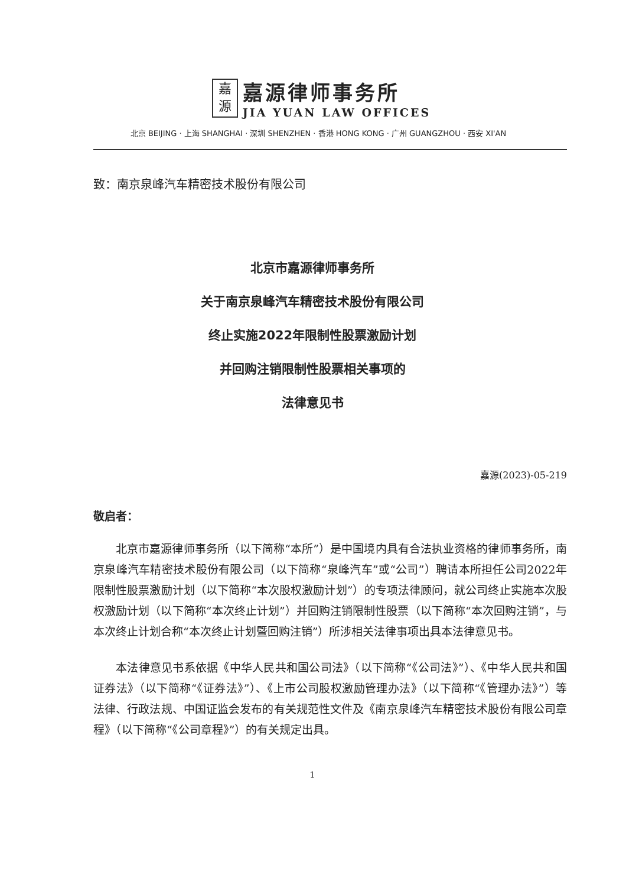嘉
源
嘉源律师事务所
JIA YUAN LAW OFFICES
北京 BEIJING · 上海 SHANGHAI · 深圳 SHENZHEN · 香港 HONG KONG · 广州 GUANGZHOU · 西安 XI'AN
致：南京泉峰汽车精密技术股份有限公司
北京市嘉源律师事务所
关于南京泉峰汽车精密技术股份有限公司
终止实施2022年限制性股票激励计划
并回购注销限制性股票相关事项的
法律意见书
嘉源(2023)-05-219
敬启者：
北京市嘉源律师事务所（以下简称“本所”）是中国境内具有合法执业资格的律师事务所，南京泉峰汽车精密技术股份有限公司（以下简称“泉峰汽车”或“公司”）聘请本所担任公司2022年限制性股票激励计划（以下简称“本次股权激励计划”）的专项法律顾问，就公司终止实施本次股权激励计划（以下简称“本次终止计划”）并回购注销限制性股票（以下简称“本次回购注销”，与本次终止计划合称“本次终止计划暨回购注销”）所涉相关法律事项出具本法律意见书。
本法律意见书系依据《中华人民共和国公司法》（以下简称“《公司法》”）、《中华人民共和国证券法》（以下简称“《证券法》”）、《上市公司股权激励管理办法》（以下简称“《管理办法》”）等法律、行政法规、中国证监会发布的有关规范性文件及《南京泉峰汽车精密技术股份有限公司章程》（以下简称“《公司章程》”）的有关规定出具。
1